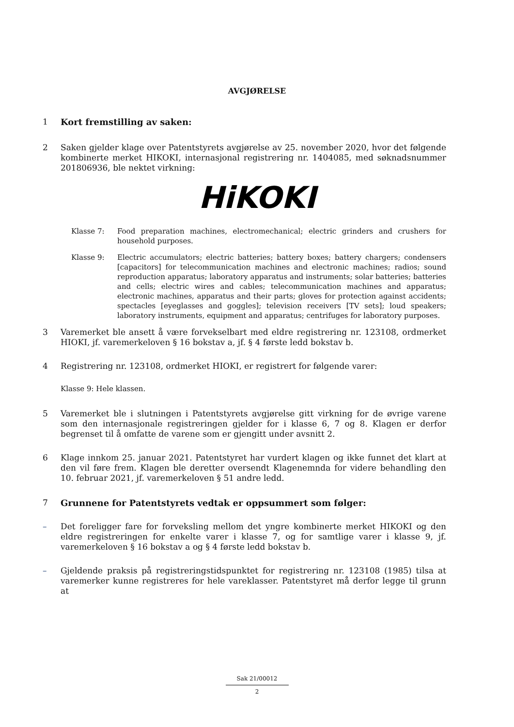AVGJØRELSE
1 Kort fremstilling av saken:
2 Saken gjelder klage over Patentstyrets avgjørelse av 25. november 2020, hvor det følgende kombinerte merket HIKOKI, internasjonal registrering nr. 1404085, med søknadsnummer 201806936, ble nektet virkning:
HiKOKI
Klasse 7: Food preparation machines, electromechanical; electric grinders and crushers for household purposes.
Klasse 9: Electric accumulators; electric batteries; battery boxes; battery chargers; condensers [capacitors] for telecommunication machines and electronic machines; radios; sound reproduction apparatus; laboratory apparatus and instruments; solar batteries; batteries and cells; electric wires and cables; telecommunication machines and apparatus; electronic machines, apparatus and their parts; gloves for protection against accidents; spectacles [eyeglasses and goggles]; television receivers [TV sets]; loud speakers; laboratory instruments, equipment and apparatus; centrifuges for laboratory purposes.
3 Varemerket ble ansett å være forvekselbart med eldre registrering nr. 123108, ordmerket HIOKI, jf. varemerkeloven § 16 bokstav a, jf. § 4 første ledd bokstav b.
4 Registrering nr. 123108, ordmerket HIOKI, er registrert for følgende varer:
Klasse 9: Hele klassen.
5 Varemerket ble i slutningen i Patentstyrets avgjørelse gitt virkning for de øvrige varene som den internasjonale registreringen gjelder for i klasse 6, 7 og 8. Klagen er derfor begrenset til å omfatte de varene som er gjengitt under avsnitt 2.
6 Klage innkom 25. januar 2021. Patentstyret har vurdert klagen og ikke funnet det klart at den vil føre frem. Klagen ble deretter oversendt Klagenemnda for videre behandling den 10. februar 2021, jf. varemerkeloven § 51 andre ledd.
7 Grunnene for Patentstyrets vedtak er oppsummert som følger:
– Det foreligger fare for forveksling mellom det yngre kombinerte merket HIKOKI og den eldre registreringen for enkelte varer i klasse 7, og for samtlige varer i klasse 9, jf. varemerkeloven § 16 bokstav a og § 4 første ledd bokstav b.
– Gjeldende praksis på registreringstidspunktet for registrering nr. 123108 (1985) tilsa at varemerker kunne registreres for hele vareklasser. Patentstyret må derfor legge til grunn at
Sak 21/00012
2